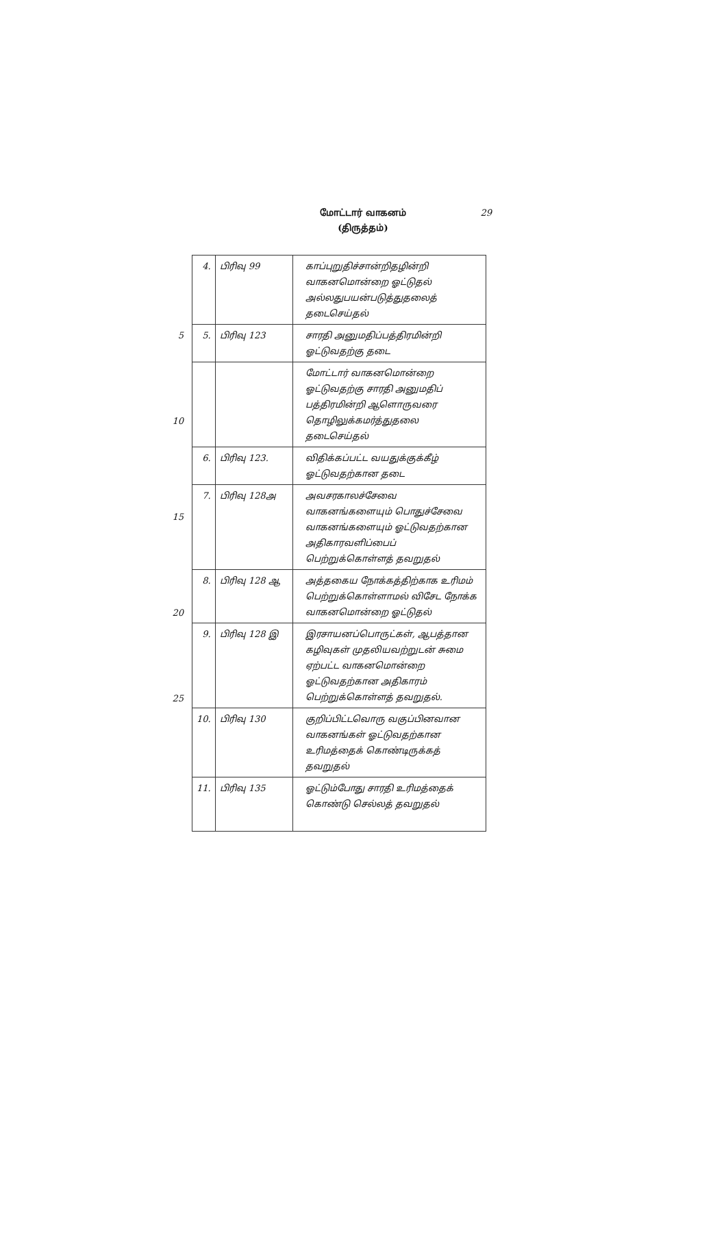மோட்டார் வாகனம்
(திருத்தம்)
29
5
10
15
20
25
| 4. | பிரிவு 99 | காப்புறுதிச்சான்றிதழின்றி வாகனமொன்றை ஓட்டுதல் அல்லதுபயன்படுத்துதலைத் தடைசெய்தல் |
| 5. | பிரிவு 123 | சாரதி அனுமதிப்பத்திரமின்றி ஓட்டுவதற்கு தடை |
| | | மோட்டார் வாகனமொன்றை ஓட்டுவதற்கு சாரதி அனுமதிப் பத்திரமின்றி ஆளொருவரை தொழிலுக்கமர்த்துதலை தடைசெய்தல் |
| 6. | பிரிவு 123. | விதிக்கப்பட்ட வயதுக்குக்கீழ் ஓட்டுவதற்கான தடை |
| 7. | பிரிவு 128அ | அவசரகாலச்சேவை வாகனங்களையும் பொதுச்சேவை வாகனங்களையும் ஓட்டுவதற்கான அதிகாரவளிப்பைப் பெற்றுக்கொள்ளத் தவறுதல் |
| 8. | பிரிவு 128 ஆ | அத்தகைய நோக்கத்திற்காக உரிமம் பெற்றுக்கொள்ளாமல் விசேட நோக்க வாகனமொன்றை ஓட்டுதல் |
| 9. | பிரிவு 128 இ | இரசாயனப்பொருட்கள், ஆபத்தான கழிவுகள் முதலியவற்றுடன் சுமை ஏற்பட்ட வாகனமொன்றை ஓட்டுவதற்கான அதிகாரம் பெற்றுக்கொள்ளத் தவறுதல். |
| 10. | பிரிவு 130 | குறிப்பிட்டவொரு வகுப்பினவான வாகனங்கள் ஓட்டுவதற்கான உரிமத்தைக் கொண்டிருக்கத் தவறுதல் |
| 11. | பிரிவு 135 | ஓட்டும்போது சாரதி உரிமத்தைக் கொண்டு செல்லத் தவறுதல் |